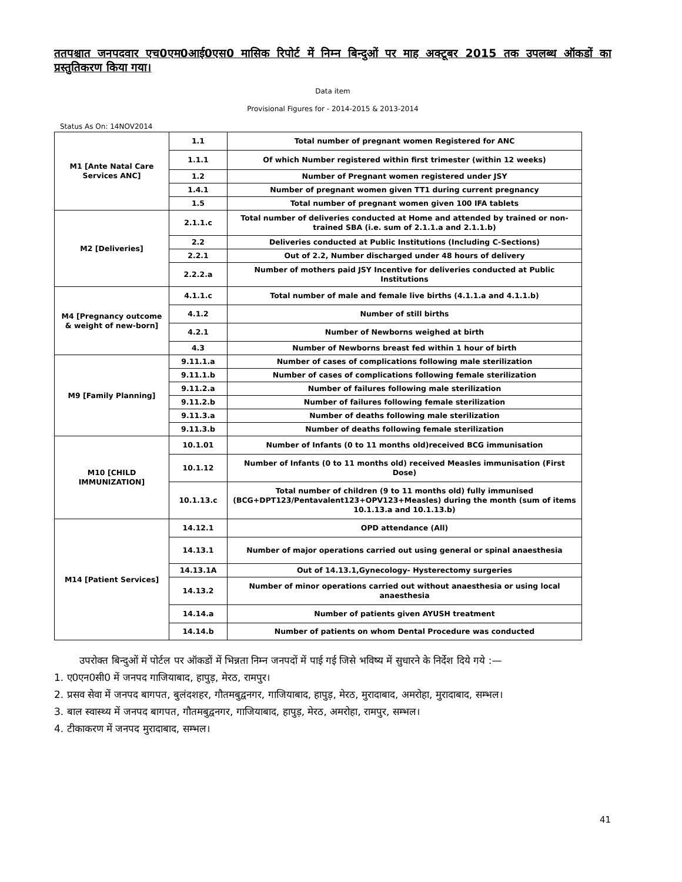ततपश्चात जनपदवार एच0एम0आई0एस0 मासिक रिपोर्ट में निम्न बिन्दुओं पर माह अक्टूबर 2015 तक उपलब्ध ऑकडों का प्रस्तुतिकरण किया गया।
Data item
Provisional Figures for - 2014-2015 & 2013-2014
Status As On: 14NOV2014
| M1 [Ante Natal Care Services ANC] | 1.1 | Total number of pregnant women Registered for ANC |
| | 1.1.1 | Of which Number registered within first trimester (within 12 weeks) |
| | 1.2 | Number of Pregnant women registered under JSY |
| | 1.4.1 | Number of pregnant women given TT1 during current pregnancy |
| | 1.5 | Total number of pregnant women given 100 IFA tablets |
| M2 [Deliveries] | 2.1.1.c | Total number of deliveries conducted at Home and attended by trained or non-trained SBA (i.e. sum of 2.1.1.a and 2.1.1.b) |
| | 2.2 | Deliveries conducted at Public Institutions (Including C-Sections) |
| | 2.2.1 | Out of 2.2, Number discharged under 48 hours of delivery |
| | 2.2.2.a | Number of mothers paid JSY Incentive for deliveries conducted at Public Institutions |
| M4 [Pregnancy outcome & weight of new-born] | 4.1.1.c | Total number of male and female live births (4.1.1.a and 4.1.1.b) |
| | 4.1.2 | Number of still births |
| | 4.2.1 | Number of Newborns weighed at birth |
| | 4.3 | Number of Newborns breast fed within 1 hour of birth |
| M9 [Family Planning] | 9.11.1.a | Number of cases of complications following male sterilization |
| | 9.11.1.b | Number of cases of complications following female sterilization |
| | 9.11.2.a | Number of failures following male sterilization |
| | 9.11.2.b | Number of failures following female sterilization |
| | 9.11.3.a | Number of deaths following male sterilization |
| | 9.11.3.b | Number of deaths following female sterilization |
| M10 [CHILD IMMUNIZATION] | 10.1.01 | Number of Infants (0 to 11 months old)received BCG immunisation |
| | 10.1.12 | Number of Infants (0 to 11 months old) received Measles immunisation (First Dose) |
| | 10.1.13.c | Total number of children (9 to 11 months old) fully immunised (BCG+DPT123/Pentavalent123+OPV123+Measles) during the month (sum of items 10.1.13.a and 10.1.13.b) |
| M14 [Patient Services] | 14.12.1 | OPD attendance (All) |
| | 14.13.1 | Number of major operations carried out using general or spinal anaesthesia |
| | 14.13.1A | Out of 14.13.1,Gynecology- Hysterectomy surgeries |
| | 14.13.2 | Number of minor operations carried out without anaesthesia or using local anaesthesia |
| | 14.14.a | Number of patients given AYUSH treatment |
| | 14.14.b | Number of patients on whom Dental Procedure was conducted |
उपरोक्त बिन्दुओं में पोर्टल पर ऑकडों में भिन्नता निम्न जनपदों में पाई गई जिसे भविष्य में सुधारने के निर्देश दिये गये :—
1. ए0एन0सी0 में जनपद गाजियाबाद, हापुड़, मेरठ, रामपुर।
2. प्रसव सेवा में जनपद बागपत, बुलंदशहर, गौतमबुद्वनगर, गाजियाबाद, हापुड़, मेरठ, मुरादाबाद, अमरोहा, मुरादाबाद, सम्भल।
3. बाल स्वास्थ्य में जनपद बागपत, गौतमबुद्वनगर, गाजियाबाद, हापुड़, मेरठ, अमरोहा, रामपुर, सम्भल।
4. टीकाकरण में जनपद मुरादाबाद, सम्भल।
41